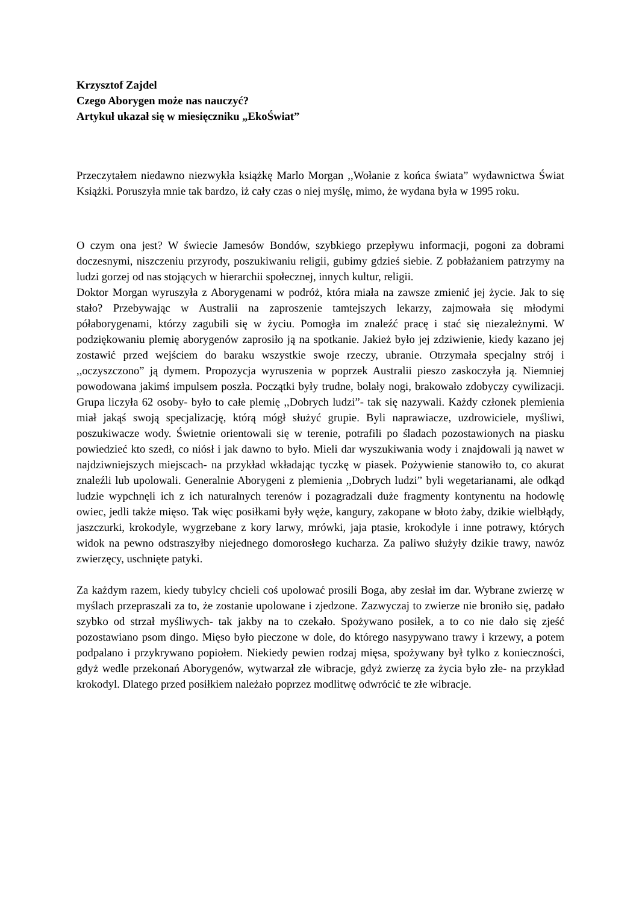Krzysztof Zajdel
Czego Aborygen może nas nauczyć?
Artykuł ukazał się w miesięczniku „EkoŚwiat”
Przeczytałem niedawno niezwykła książkę Marlo Morgan ,,Wołanie z końca świata” wydawnictwa Świat Książki. Poruszyła mnie tak bardzo, iż cały czas o niej myślę, mimo, że wydana była w 1995 roku.
O czym ona jest? W świecie Jamesów Bondów, szybkiego przepływu informacji, pogoni za dobrami doczesnymi, niszczeniu przyrody, poszukiwaniu religii, gubimy gdzieś siebie. Z pobłażaniem patrzymy na ludzi gorzej od nas stojących w hierarchii społecznej, innych kultur, religii.
Doktor Morgan wyruszyła z Aborygenami w podróż, która miała na zawsze zmienić jej życie. Jak to się stało? Przebywając w Australii na zaproszenie tamtejszych lekarzy, zajmowała się młodymi półaborygenami, którzy zagubili się w życiu. Pomogła im znaleźć pracę i stać się niezależnymi. W podziękowaniu plemię aborygenów zaprosiło ją na spotkanie. Jakież było jej zdziwienie, kiedy kazano jej zostawić przed wejściem do baraku wszystkie swoje rzeczy, ubranie. Otrzymała specjalny strój i ,,oczyszczono” ją dymem. Propozycja wyruszenia w poprzek Australii pieszo zaskoczyła ją. Niemniej powodowana jakimś impulsem poszła. Początki były trudne, bolały nogi, brakowało zdobyczy cywilizacji. Grupa liczyła 62 osoby- było to całe plemię ,,Dobrych ludzi”- tak się nazywali. Każdy członek plemienia miał jakąś swoją specjalizację, którą mógł służyć grupie. Byli naprawiacze, uzdrowiciele, myśliwi, poszukiwacze wody. Świetnie orientowali się w terenie, potrafili po śladach pozostawionych na piasku powiedzieć kto szedł, co niósł i jak dawno to było. Mieli dar wyszukiwania wody i znajdowali ją nawet w najdziwniejszych miejscach- na przykład wkładając tyczkę w piasek. Pożywienie stanowiło to, co akurat znaleźli lub upolowali. Generalnie Aborygeni z plemienia ,,Dobrych ludzi” byli wegetarianami, ale odkąd ludzie wypchnęli ich z ich naturalnych terenów i pozagradzali duże fragmenty kontynentu na hodowlę owiec, jedli także mięso. Tak więc posiłkami były węże, kangury, zakopane w błoto żaby, dzikie wielbłądy, jaszczurki, krokodyle, wygrzebane z kory larwy, mrówki, jaja ptasie, krokodyle i inne potrawy, których widok na pewno odstraszyłby niejednego domorosłego kucharza. Za paliwo służyły dzikie trawy, nawóz zwierzęcy, uschnięte patyki.
Za każdym razem, kiedy tubylcy chcieli coś upolować prosili Boga, aby zesłał im dar. Wybrane zwierzę w myślach przepraszali za to, że zostanie upolowane i zjedzone. Zazwyczaj to zwierze nie broniło się, padało szybko od strzał myśliwych- tak jakby na to czekało. Spożywano posiłek, a to co nie dało się zjeść pozostawiano psom dingo. Mięso było pieczone w dole, do którego nasypywano trawy i krzewy, a potem podpalano i przykrywano popiołem. Niekiedy pewien rodzaj mięsa, spożywany był tylko z konieczności, gdyż wedle przekonań Aborygenów, wytwarzał złe wibracje, gdyż zwierzę za życia było złe- na przykład krokodyl. Dlatego przed posiłkiem należało poprzez modlitwę odwrócić te złe wibracje.